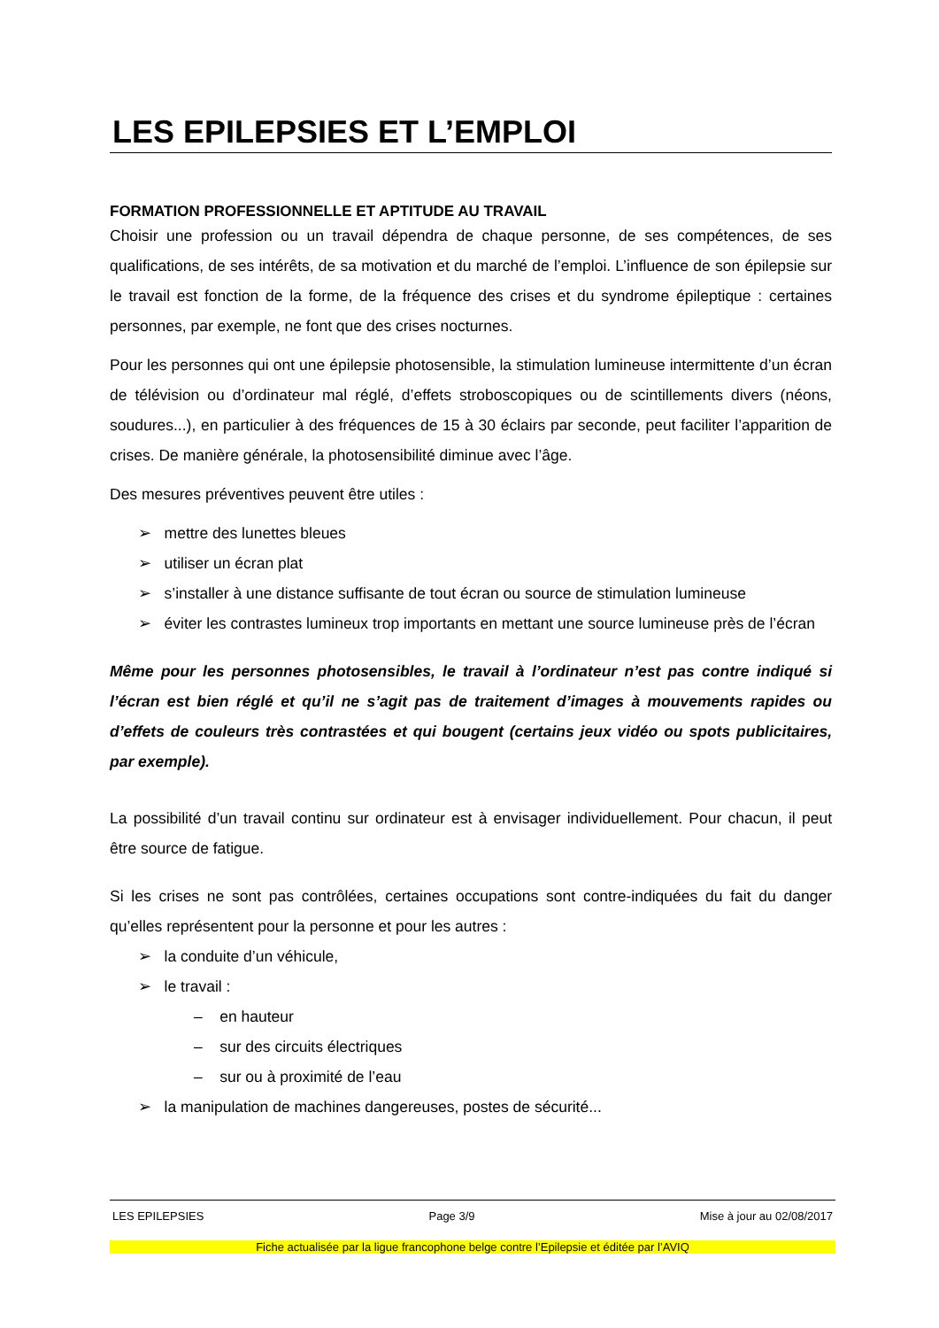LES EPILEPSIES ET L’EMPLOI
FORMATION PROFESSIONNELLE ET APTITUDE AU TRAVAIL
Choisir une profession ou un travail dépendra de chaque personne, de ses compétences, de ses qualifications, de ses intérêts, de sa motivation et du marché de l’emploi. L’influence de son épilepsie sur le travail est fonction de la forme, de la fréquence des crises et du syndrome épileptique : certaines personnes, par exemple, ne font que des crises nocturnes.
Pour les personnes qui ont une épilepsie photosensible, la stimulation lumineuse intermittente d’un écran de télévision ou d’ordinateur mal réglé, d’effets stroboscopiques ou de scintillements divers (néons, soudures...), en particulier à des fréquences de 15 à 30 éclairs par seconde, peut faciliter l’apparition de crises. De manière générale, la photosensibilité diminue avec l’âge.
Des mesures préventives peuvent être utiles :
➢ mettre des lunettes bleues
➢ utiliser un écran plat
➢ s’installer à une distance suffisante de tout écran ou source de stimulation lumineuse
➢ éviter les contrastes lumineux trop importants en mettant une source lumineuse près de l’écran
Même pour les personnes photosensibles, le travail à l’ordinateur n’est pas contre indiqué si l’écran est bien réglé et qu’il ne s’agit pas de traitement d’images à mouvements rapides ou d’effets de couleurs très contrastées et qui bougent (certains jeux vidéo ou spots publicitaires, par exemple).
La possibilité d’un travail continu sur ordinateur est à envisager individuellement. Pour chacun, il peut être source de fatigue.
Si les crises ne sont pas contrôlées, certaines occupations sont contre-indiquées du fait du danger qu’elles représentent pour la personne et pour les autres :
➢ la conduite d’un véhicule,
➢ le travail :
– en hauteur
– sur des circuits électriques
– sur ou à proximité de l’eau
➢ la manipulation de machines dangereuses, postes de sécurité...
LES EPILEPSIES Page 3/9 Mise à jour au 02/08/2017
Fiche actualisée par la ligue francophone belge contre l’Epilepsie et éditée par l’AVIQ